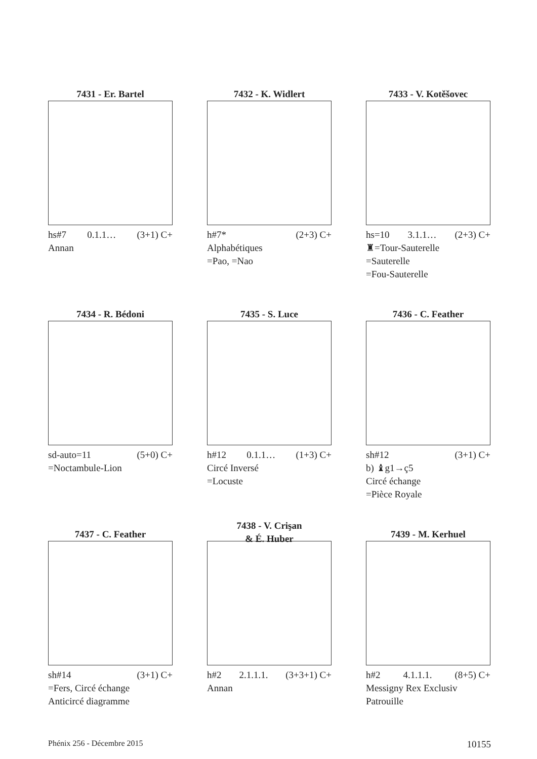7431 - Er. Bartel
hs#7 0.1.1… (3+1) C+
Annan
7432 - K. Widlert
h#7* (2+3) C+
Alphabétiques
=Pao, =Nao
7433 - V. Kotěšovec
hs=10 3.1.1… (2+3) C+
♜=Tour-Sauterelle
=Sauterelle
=Fou-Sauterelle
7434 - R. Bédoni
sd-auto=11 (5+0) C+
=Noctambule-Lion
7435 - S. Luce
h#12 0.1.1… (1+3) C+
Circé Inversé
=Locuste
7436 - C. Feather
sh#12 (3+1) C+
b) ♝g1→ç5
Circé échange
=Pièce Royale
7437 - C. Feather
sh#14 (3+1) C+
=Fers, Circé échange
Anticircé diagramme
7438 - V. Crişan
& É. Huber
h#2 2.1.1.1. (3+3+1) C+
Annan
7439 - M. Kerhuel
h#2 4.1.1.1. (8+5) C+
Messigny Rex Exclusiv
Patrouille
Phénix 256 - Décembre 2015 10155